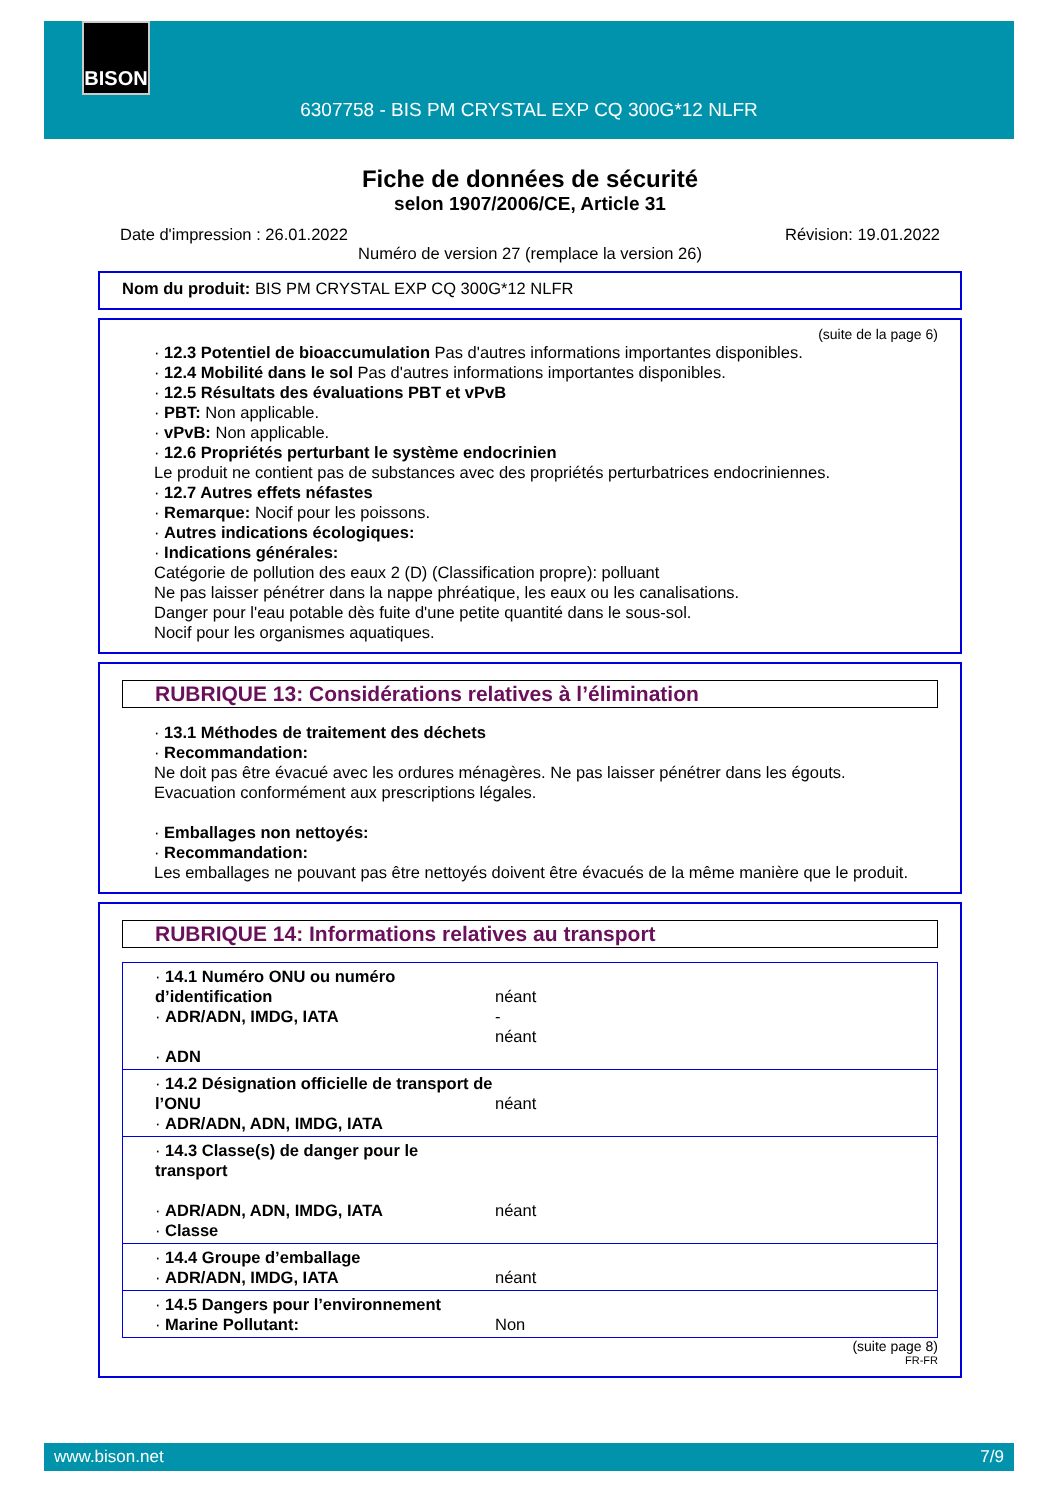BISON
6307758 - BIS PM CRYSTAL EXP CQ 300G*12 NLFR
Fiche de données de sécurité
selon 1907/2006/CE, Article 31
Date d'impression : 26.01.2022 Révision: 19.01.2022
Numéro de version 27 (remplace la version 26)
Nom du produit: BIS PM CRYSTAL EXP CQ 300G*12 NLFR
(suite de la page 6)
· 12.3 Potentiel de bioaccumulation Pas d'autres informations importantes disponibles.
· 12.4 Mobilité dans le sol Pas d'autres informations importantes disponibles.
· 12.5 Résultats des évaluations PBT et vPvB
· PBT: Non applicable.
· vPvB: Non applicable.
· 12.6 Propriétés perturbant le système endocrinien
Le produit ne contient pas de substances avec des propriétés perturbatrices endocriniennes.
· 12.7 Autres effets néfastes
· Remarque: Nocif pour les poissons.
· Autres indications écologiques:
· Indications générales:
Catégorie de pollution des eaux 2 (D) (Classification propre): polluant
Ne pas laisser pénétrer dans la nappe phréatique, les eaux ou les canalisations.
Danger pour l'eau potable dès fuite d'une petite quantité dans le sous-sol.
Nocif pour les organismes aquatiques.
RUBRIQUE 13: Considérations relatives à l’élimination
· 13.1 Méthodes de traitement des déchets
· Recommandation:
Ne doit pas être évacué avec les ordures ménagères. Ne pas laisser pénétrer dans les égouts.
Evacuation conformément aux prescriptions légales.
· Emballages non nettoyés:
· Recommandation:
Les emballages ne pouvant pas être nettoyés doivent être évacués de la même manière que le produit.
RUBRIQUE 14: Informations relatives au transport
| · 14.1 Numéro ONU ou numéro d’identification · ADR/ADN, IMDG, IATA · ADN | néant - néant |
| · 14.2 Désignation officielle de transport de l’ONU · ADR/ADN, ADN, IMDG, IATA | néant |
| · 14.3 Classe(s) de danger pour le transport · ADR/ADN, ADN, IMDG, IATA · Classe | néant |
| · 14.4 Groupe d’emballage · ADR/ADN, IMDG, IATA | néant |
| · 14.5 Dangers pour l’environnement · Marine Pollutant: | Non |
(suite page 8)
FR-FR
www.bison.net 7/9